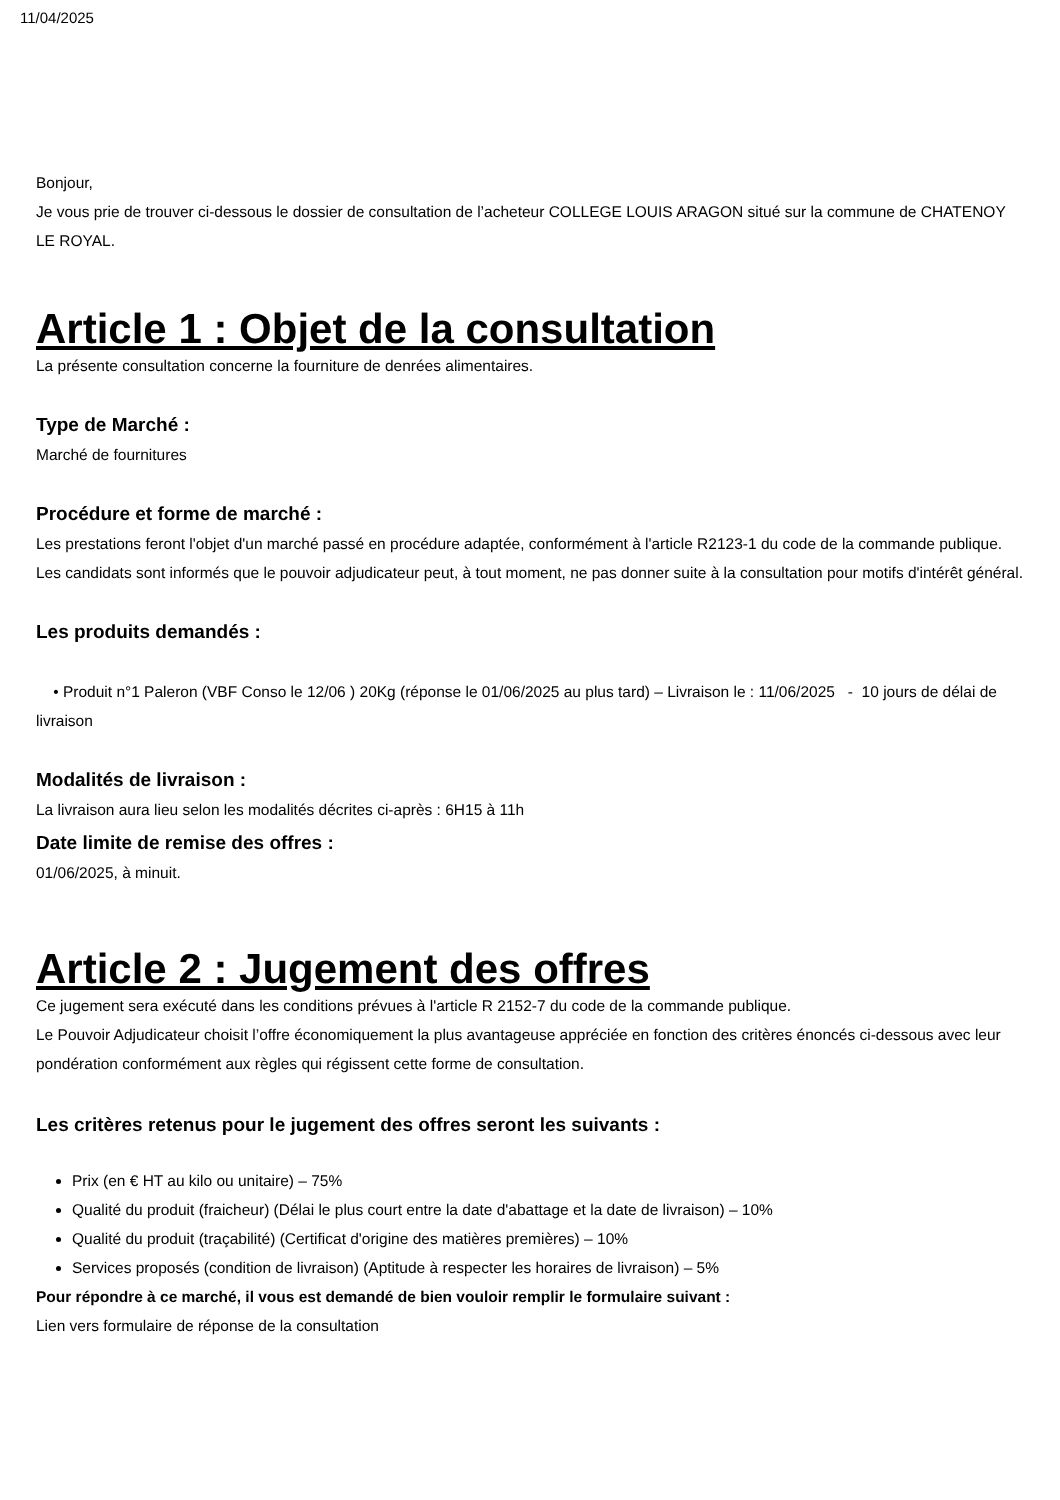11/04/2025
Bonjour,
Je vous prie de trouver ci-dessous le dossier de consultation de l’acheteur COLLEGE LOUIS ARAGON situé sur la commune de CHATENOY LE ROYAL.
Article 1 : Objet de la consultation
La présente consultation concerne la fourniture de denrées alimentaires.
Type de Marché :
Marché de fournitures
Procédure et forme de marché :
Les prestations feront l'objet d'un marché passé en procédure adaptée, conformément à l'article R2123-1 du code de la commande publique.
Les candidats sont informés que le pouvoir adjudicateur peut, à tout moment, ne pas donner suite à la consultation pour motifs d'intérêt général.
Les produits demandés :
• Produit n°1 Paleron (VBF Conso le 12/06 ) 20Kg (réponse le 01/06/2025 au plus tard) – Livraison le : 11/06/2025 - 10 jours de délai de livraison
Modalités de livraison :
La livraison aura lieu selon les modalités décrites ci-après : 6H15 à 11h
Date limite de remise des offres :
01/06/2025, à minuit.
Article 2 : Jugement des offres
Ce jugement sera exécuté dans les conditions prévues à l'article R 2152-7 du code de la commande publique.
Le Pouvoir Adjudicateur choisit l’offre économiquement la plus avantageuse appréciée en fonction des critères énoncés ci-dessous avec leur pondération conformément aux règles qui régissent cette forme de consultation.
Les critères retenus pour le jugement des offres seront les suivants :
Prix (en € HT au kilo ou unitaire) – 75%
Qualité du produit (fraicheur) (Délai le plus court entre la date d'abattage et la date de livraison) – 10%
Qualité du produit (traçabilité) (Certificat d'origine des matières premières) – 10%
Services proposés (condition de livraison) (Aptitude à respecter les horaires de livraison) – 5%
Pour répondre à ce marché, il vous est demandé de bien vouloir remplir le formulaire suivant :
Lien vers formulaire de réponse de la consultation